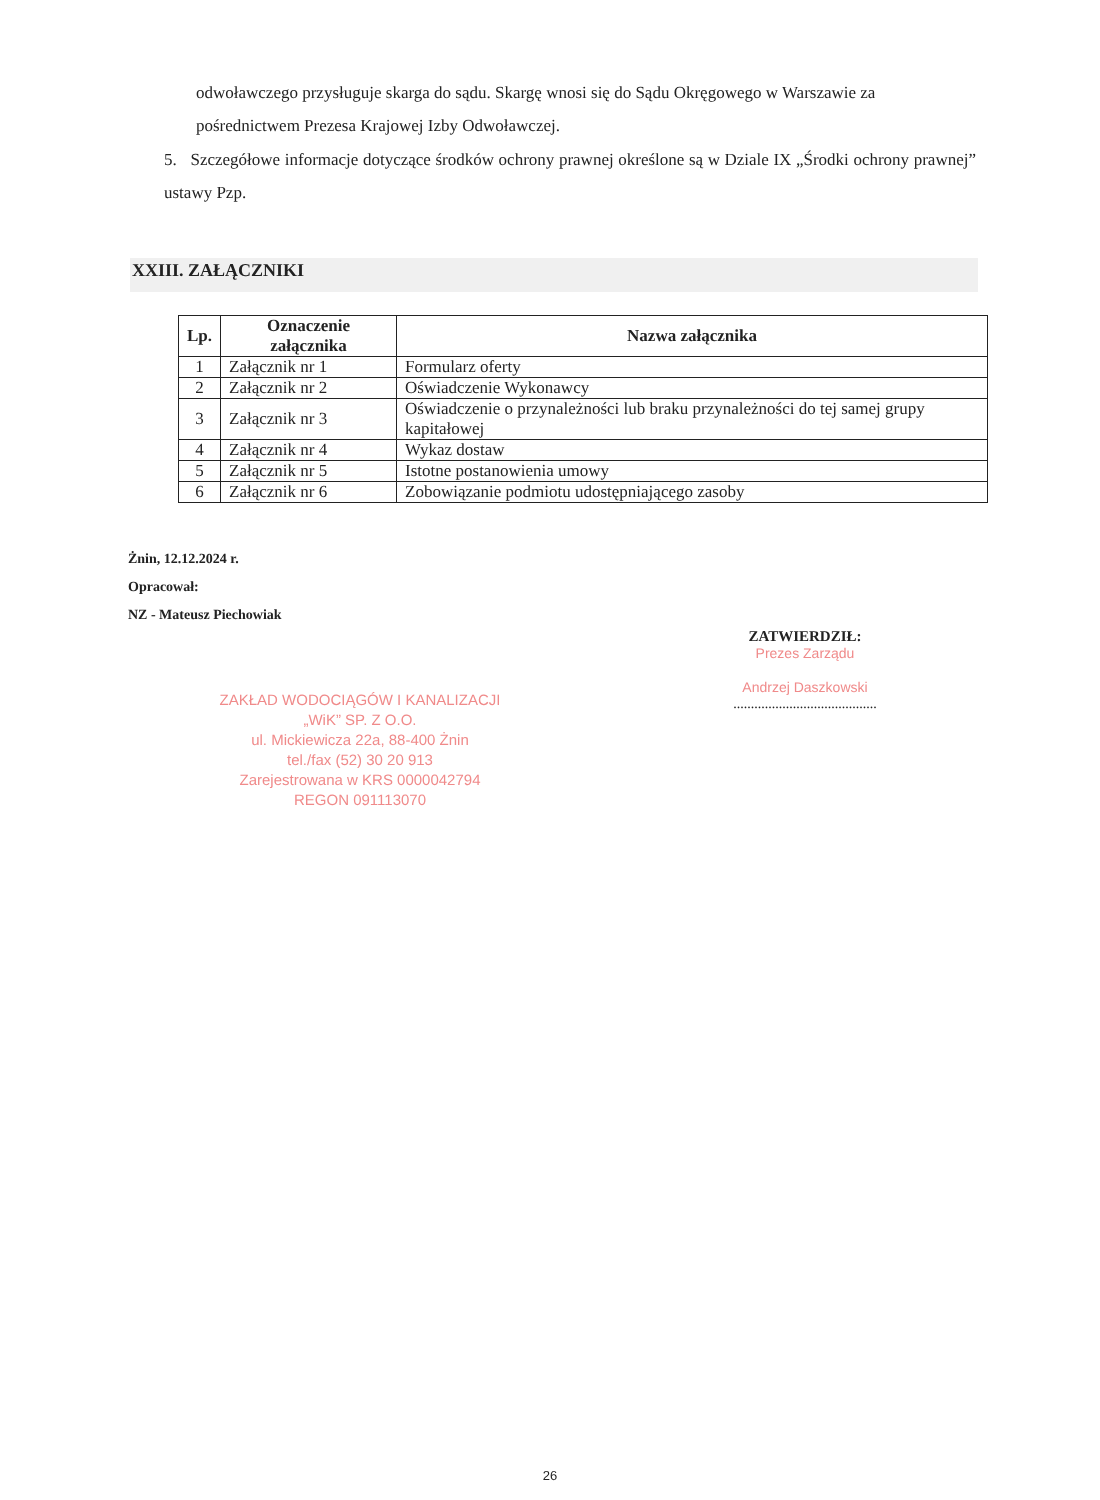odwoławczego przysługuje skarga do sądu. Skargę wnosi się do Sądu Okręgowego w Warszawie za pośrednictwem Prezesa Krajowej Izby Odwoławczej.
5. Szczegółowe informacje dotyczące środków ochrony prawnej określone są w Dziale IX „Środki ochrony prawnej” ustawy Pzp.
XXIII. ZAŁĄCZNIKI
| Lp. | Oznaczenie załącznika | Nazwa załącznika |
| --- | --- | --- |
| 1 | Załącznik nr 1 | Formularz oferty |
| 2 | Załącznik nr 2 | Oświadczenie Wykonawcy |
| 3 | Załącznik nr 3 | Oświadczenie o przynależności lub braku przynależności do tej samej grupy kapitałowej |
| 4 | Załącznik nr 4 | Wykaz dostaw |
| 5 | Załącznik nr 5 | Istotne postanowienia umowy |
| 6 | Załącznik nr 6 | Zobowiązanie podmiotu udostępniającego zasoby |
Żnin, 12.12.2024 r.
Opracował:
NZ - Mateusz Piechowiak
ZATWIERDZIŁ:
Prezes Zarządu
Andrzej Daszkowski
.........................................
ZAKŁAD WODOCIĄGÓW I KANALIZACJI
„WiK” SP. Z O.O.
ul. Mickiewicza 22a, 88-400 Żnin
tel./fax (52) 30 20 913
Zarejestrowana w KRS 0000042794
REGON 091113070
26